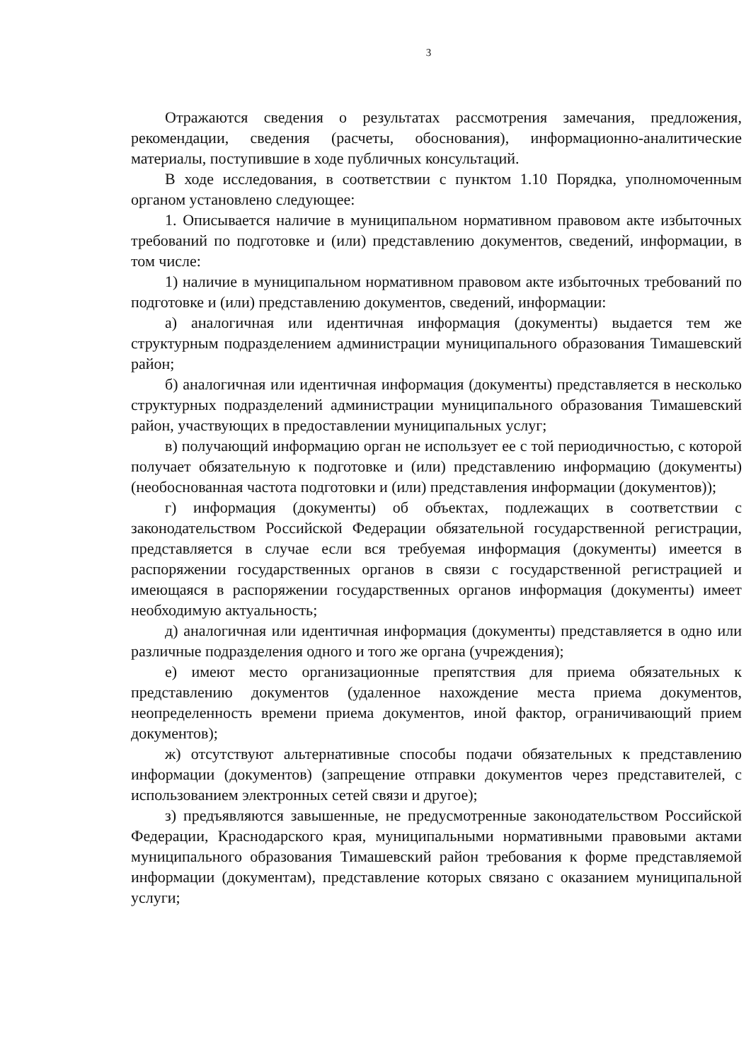3
Отражаются сведения о результатах рассмотрения замечания, предложения, рекомендации, сведения (расчеты, обоснования), информационно-аналитические материалы, поступившие в ходе публичных консультаций.
В ходе исследования, в соответствии с пунктом 1.10 Порядка, уполномоченным органом установлено следующее:
1. Описывается наличие в муниципальном нормативном правовом акте избыточных требований по подготовке и (или) представлению документов, сведений, информации, в том числе:
1) наличие в муниципальном нормативном правовом акте избыточных требований по подготовке и (или) представлению документов, сведений, информации:
а) аналогичная или идентичная информация (документы) выдается тем же структурным подразделением администрации муниципального образования Тимашевский район;
б) аналогичная или идентичная информация (документы) представляется в несколько структурных подразделений администрации муниципального образования Тимашевский район, участвующих в предоставлении муниципальных услуг;
в) получающий информацию орган не использует ее с той периодичностью, с которой получает обязательную к подготовке и (или) представлению информацию (документы) (необоснованная частота подготовки и (или) представления информации (документов));
г) информация (документы) об объектах, подлежащих в соответствии с законодательством Российской Федерации обязательной государственной регистрации, представляется в случае если вся требуемая информация (документы) имеется в распоряжении государственных органов в связи с государственной регистрацией и имеющаяся в распоряжении государственных органов информация (документы) имеет необходимую актуальность;
д) аналогичная или идентичная информация (документы) представляется в одно или различные подразделения одного и того же органа (учреждения);
е) имеют место организационные препятствия для приема обязательных к представлению документов (удаленное нахождение места приема документов, неопределенность времени приема документов, иной фактор, ограничивающий прием документов);
ж) отсутствуют альтернативные способы подачи обязательных к представлению информации (документов) (запрещение отправки документов через представителей, с использованием электронных сетей связи и другое);
з) предъявляются завышенные, не предусмотренные законодательством Российской Федерации, Краснодарского края, муниципальными нормативными правовыми актами муниципального образования Тимашевский район требования к форме представляемой информации (документам), представление которых связано с оказанием муниципальной услуги;